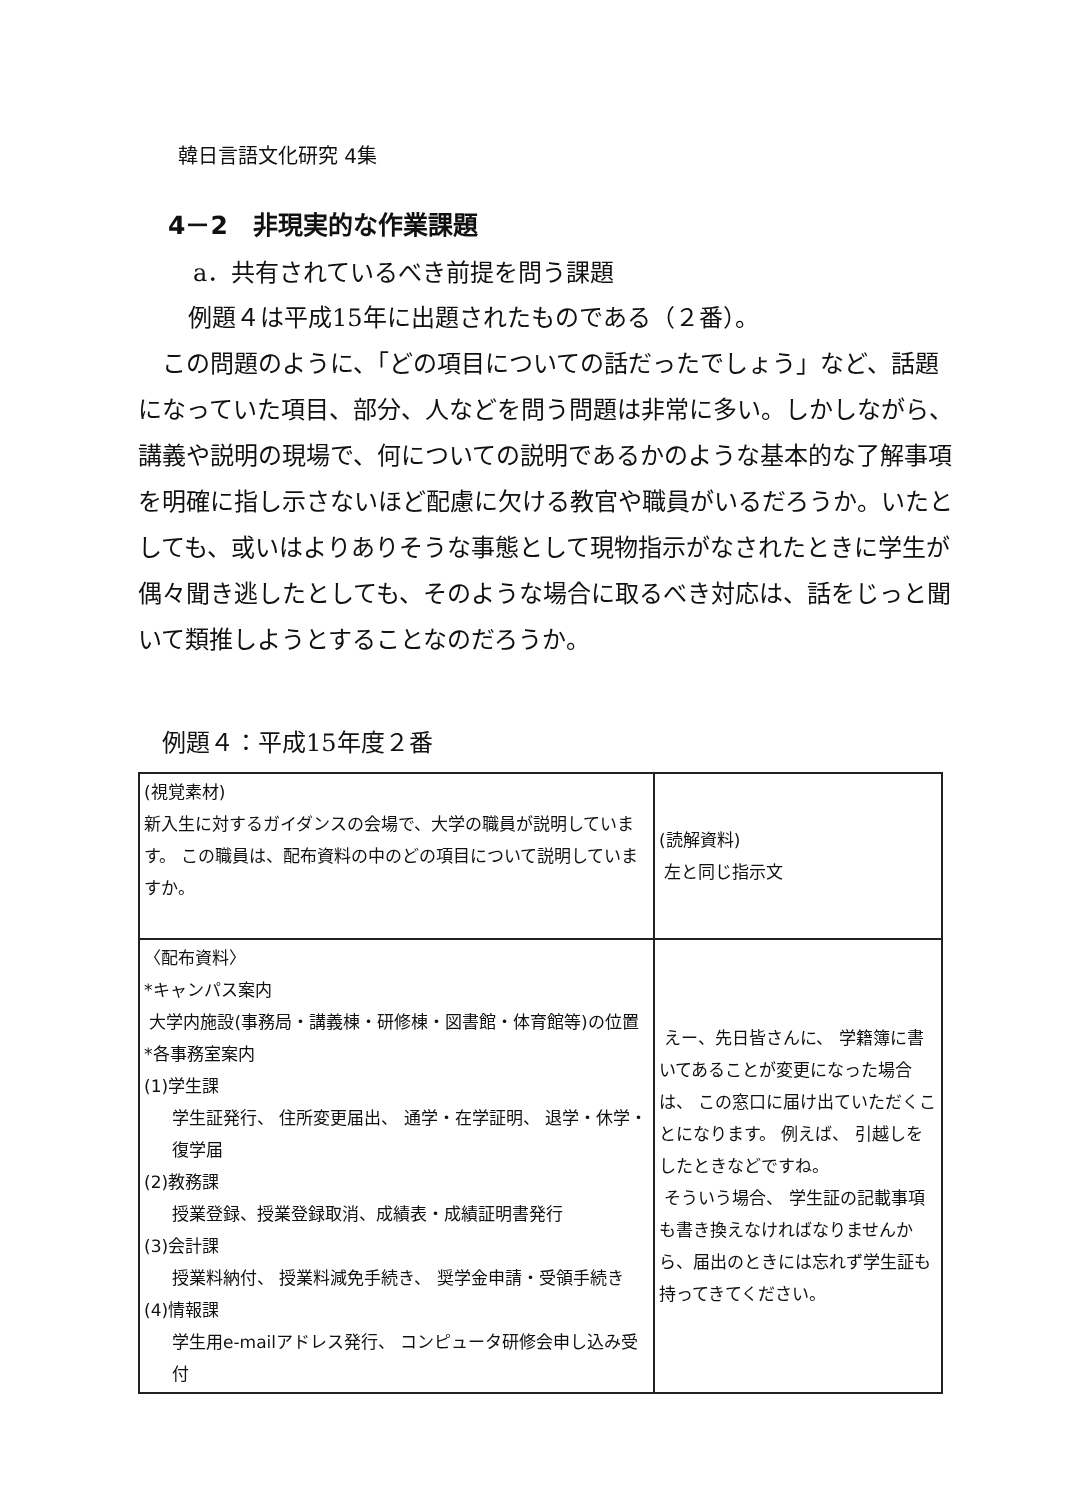韓日言語文化研究 4集
4－2　非現実的な作業課題
a．共有されているべき前提を問う課題
例題４は平成15年に出題されたものである（２番）。
この問題のように、「どの項目についての話だったでしょう」など、話題になっていた項目、部分、人などを問う問題は非常に多い。しかしながら、講義や説明の現場で、何についての説明であるかのような基本的な了解事項を明確に指し示さないほど配慮に欠ける教官や職員がいるだろうか。いたとしても、或いはよりありそうな事態として現物指示がなされたときに学生が偶々聞き逃したとしても、そのような場合に取るべき対応は、話をじっと聞いて類推しようとすることなのだろうか。
例題４：平成15年度２番
| (視覚素材) 新入生に対するガイダンスの会場で、大学の職員が説明しています。 この職員は、配布資料の中のどの項目について説明していますか。 | (読解資料) 左と同じ指示文 |
| 〈配布資料〉 *キャンパス案内 大学内施設(事務局・講義棟・研修棟・図書館・体育館等)の位置 *各事務室案内 (1)学生課 学生証発行、 住所変更届出、 通学・在学証明、 退学・休学・復学届 (2)教務課 授業登録、授業登録取消、成績表・成績証明書発行 (3)会計課 授業料納付、 授業料減免手続き、 奨学金申請・受領手続き (4)情報課 学生用e-mailアドレス発行、 コンピュータ研修会申し込み受付 | えー、先日皆さんに、 学籍簿に書いてあることが変更になった場合は、 この窓口に届け出ていただくことになります。 例えば、 引越しをしたときなどですね。 そういう場合、 学生証の記載事項も書き換えなければなりませんから、届出のときには忘れず学生証も持ってきてください。 |